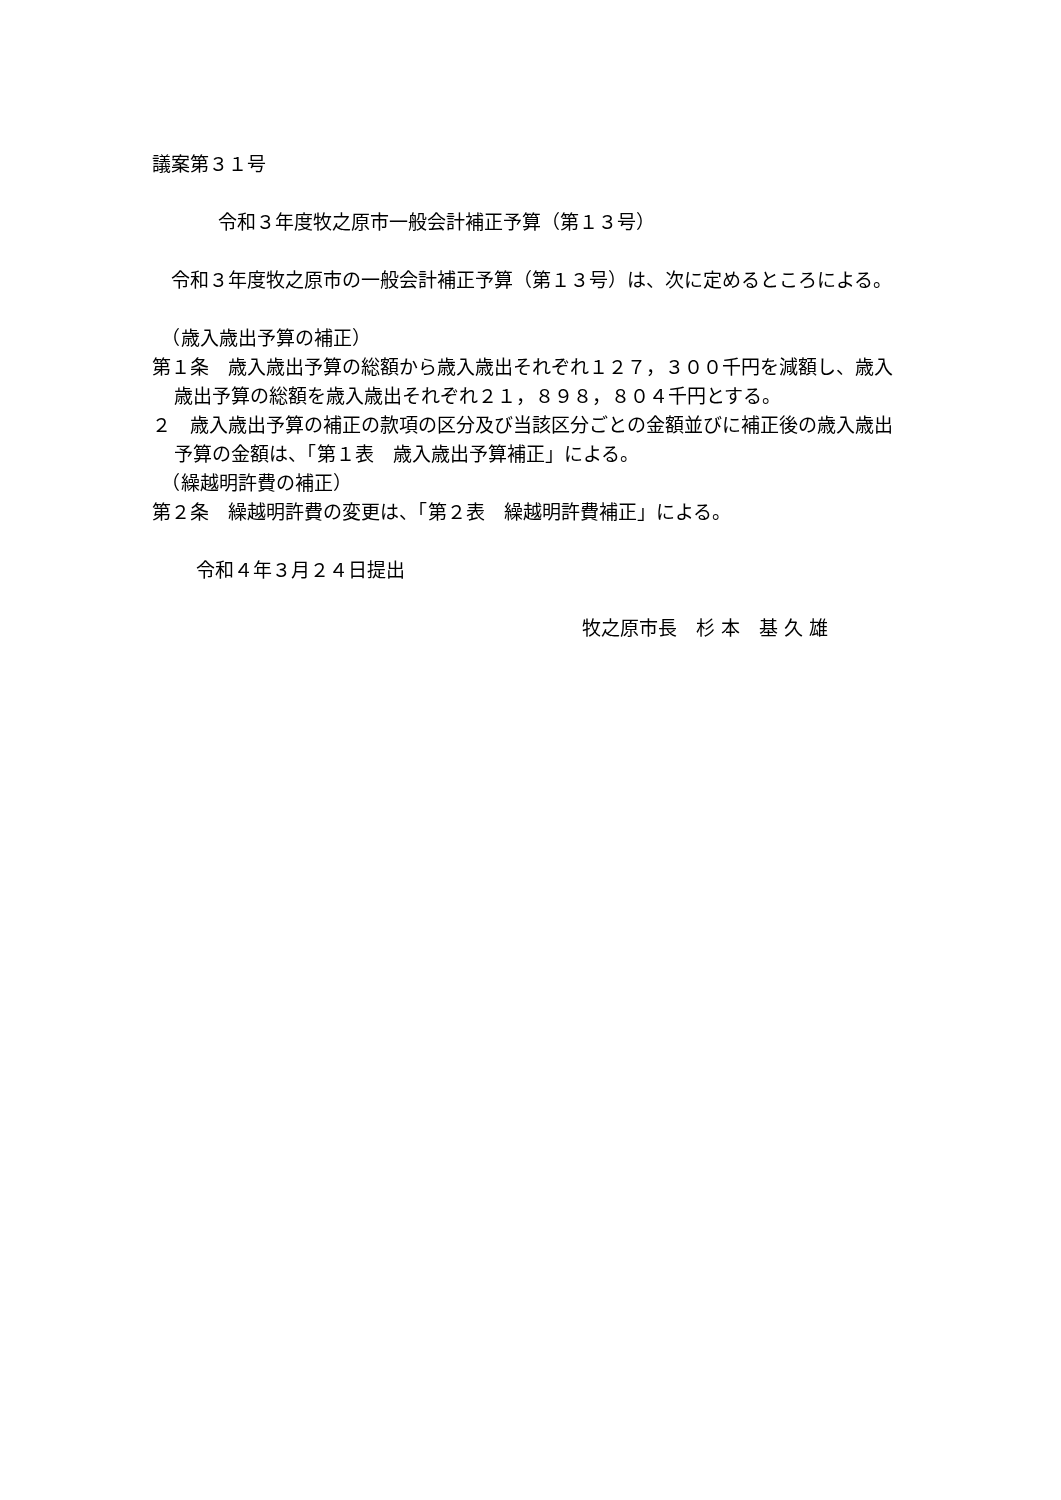議案第３１号
令和３年度牧之原市一般会計補正予算（第１３号）
　令和３年度牧之原市の一般会計補正予算（第１３号）は、次に定めるところによる。
　（歳入歳出予算の補正）
第１条　歳入歳出予算の総額から歳入歳出それぞれ１２７，３００千円を減額し、歳入歳出予算の総額を歳入歳出それぞれ２１，８９８，８０４千円とする。
２　歳入歳出予算の補正の款項の区分及び当該区分ごとの金額並びに補正後の歳入歳出予算の金額は、「第１表　歳入歳出予算補正」による。
　（繰越明許費の補正）
第２条　繰越明許費の変更は、「第２表　繰越明許費補正」による。
令和４年３月２４日提出
牧之原市長　杉 本　基 久 雄